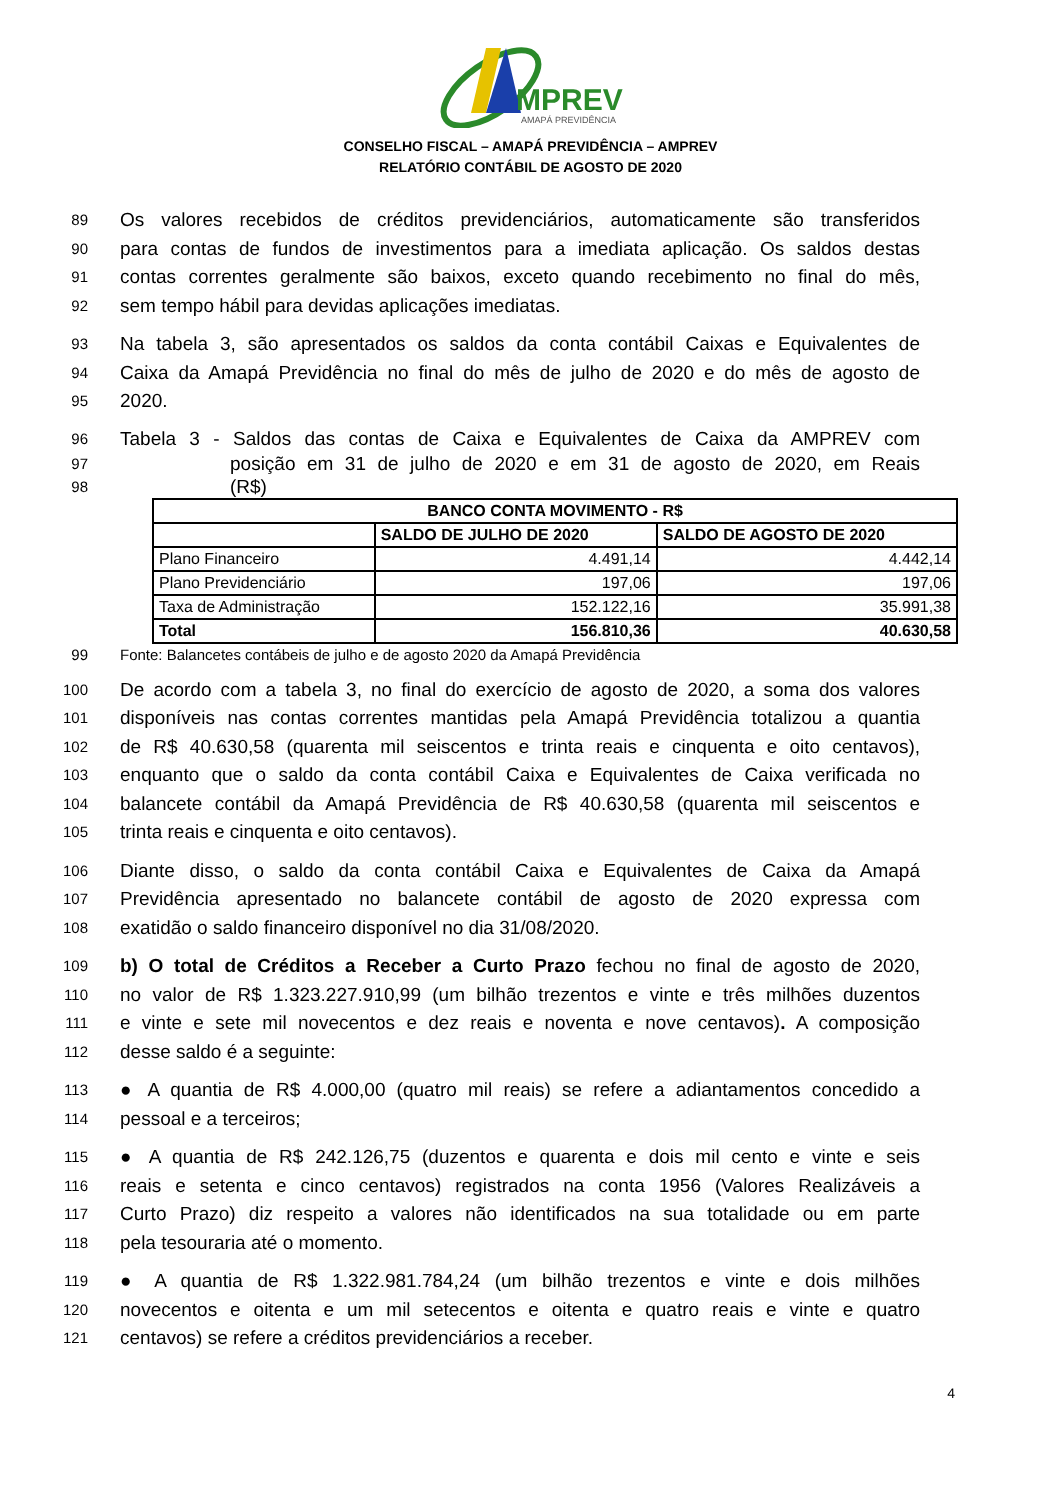MPREV
AMAPÁ PREVIDÊNCIA
CONSELHO FISCAL – AMAPÁ PREVIDÊNCIA – AMPREV
RELATÓRIO CONTÁBIL DE AGOSTO DE 2020
89 Os valores recebidos de créditos previdenciários, automaticamente são transferidos
90 para contas de fundos de investimentos para a imediata aplicação. Os saldos destas
91 contas correntes geralmente são baixos, exceto quando recebimento no final do mês,
92 sem tempo hábil para devidas aplicações imediatas.
93 Na tabela 3, são apresentados os saldos da conta contábil Caixas e Equivalentes de
94 Caixa da Amapá Previdência no final do mês de julho de 2020 e do mês de agosto de
95 2020.
96 Tabela 3 - Saldos das contas de Caixa e Equivalentes de Caixa da AMPREV com
97 posição em 31 de julho de 2020 e em 31 de agosto de 2020, em Reais
98 (R$)
| BANCO CONTA MOVIMENTO - R$ | | |
| --- | --- | --- |
| | SALDO DE JULHO DE 2020 | SALDO DE AGOSTO DE 2020 |
| Plano Financeiro | 4.491,14 | 4.442,14 |
| Plano Previdenciário | 197,06 | 197,06 |
| Taxa de Administração | 152.122,16 | 35.991,38 |
| Total | 156.810,36 | 40.630,58 |
99 Fonte: Balancetes contábeis de julho e de agosto 2020 da Amapá Previdência
100 De acordo com a tabela 3, no final do exercício de agosto de 2020, a soma dos valores
101 disponíveis nas contas correntes mantidas pela Amapá Previdência totalizou a quantia
102 de R$ 40.630,58 (quarenta mil seiscentos e trinta reais e cinquenta e oito centavos),
103 enquanto que o saldo da conta contábil Caixa e Equivalentes de Caixa verificada no
104 balancete contábil da Amapá Previdência de R$ 40.630,58 (quarenta mil seiscentos e
105 trinta reais e cinquenta e oito centavos).
106 Diante disso, o saldo da conta contábil Caixa e Equivalentes de Caixa da Amapá
107 Previdência apresentado no balancete contábil de agosto de 2020 expressa com
108 exatidão o saldo financeiro disponível no dia 31/08/2020.
109 b) O total de Créditos a Receber a Curto Prazo fechou no final de agosto de 2020,
110 no valor de R$ 1.323.227.910,99 (um bilhão trezentos e vinte e três milhões duzentos
111 e vinte e sete mil novecentos e dez reais e noventa e nove centavos). A composição
112 desse saldo é a seguinte:
113 ● A quantia de R$ 4.000,00 (quatro mil reais) se refere a adiantamentos concedido a
114 pessoal e a terceiros;
115 ● A quantia de R$ 242.126,75 (duzentos e quarenta e dois mil cento e vinte e seis
116 reais e setenta e cinco centavos) registrados na conta 1956 (Valores Realizáveis a
117 Curto Prazo) diz respeito a valores não identificados na sua totalidade ou em parte
118 pela tesouraria até o momento.
119 ● A quantia de R$ 1.322.981.784,24 (um bilhão trezentos e vinte e dois milhões
120 novecentos e oitenta e um mil setecentos e oitenta e quatro reais e vinte e quatro
121 centavos) se refere a créditos previdenciários a receber.
4